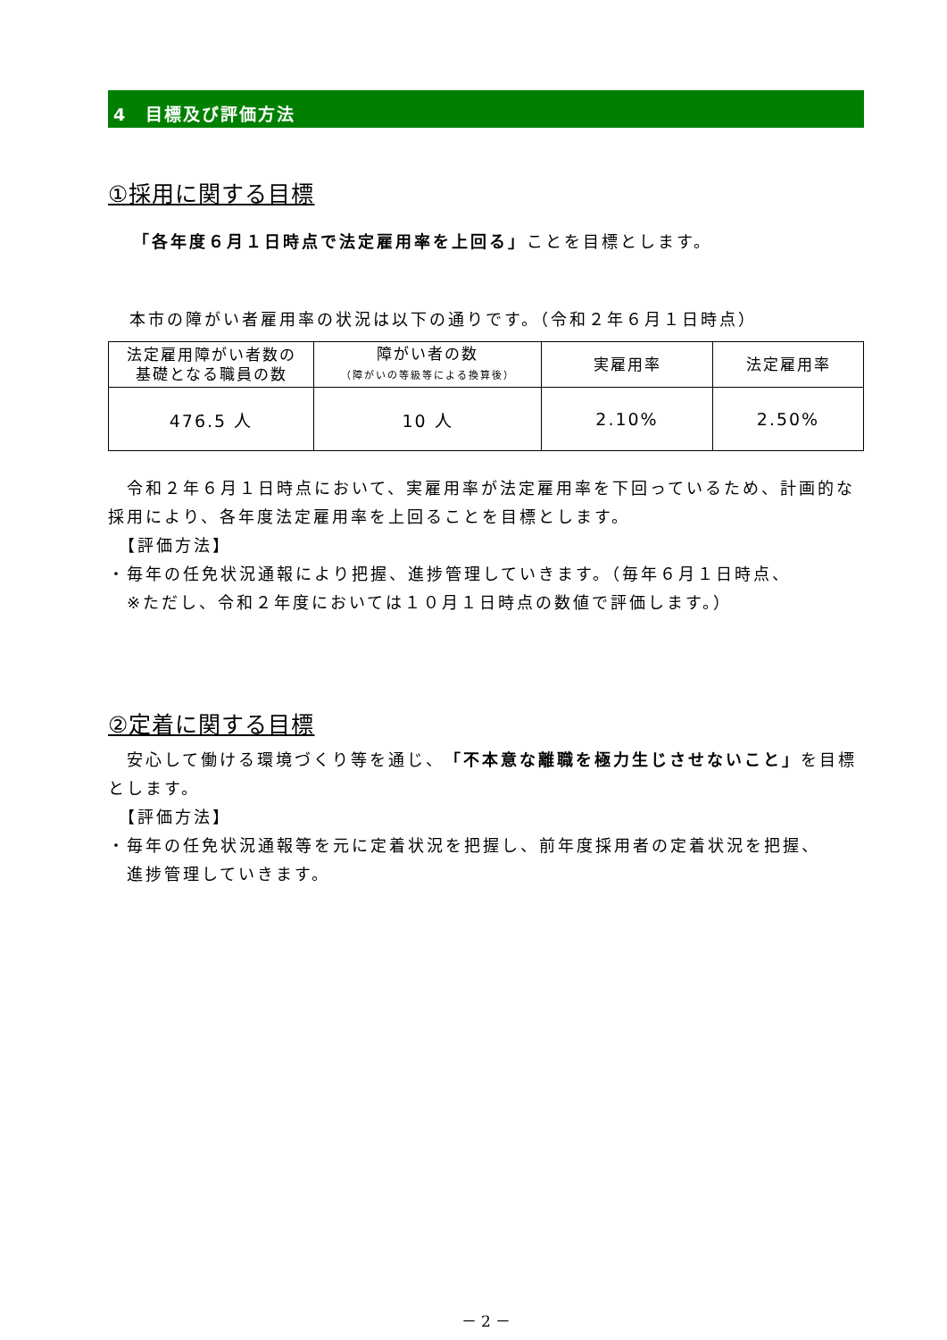4　目標及び評価方法
①採用に関する目標
「各年度６月１日時点で法定雇用率を上回る」ことを目標とします。
本市の障がい者雇用率の状況は以下の通りです。（令和２年６月１日時点）
| 法定雇用障がい者数の 基礎となる職員の数 | 障がい者の数 （障がいの等級等による換算後） | 実雇用率 | 法定雇用率 |
| --- | --- | --- | --- |
| 476.5 人 | 10 人 | 2.10% | 2.50% |
　令和２年６月１日時点において、実雇用率が法定雇用率を下回っているため、計画的な採用により、各年度法定雇用率を上回ることを目標とします。
　【評価方法】
・毎年の任免状況通報により把握、進捗管理していきます。（毎年６月１日時点、
　※ただし、令和２年度においては１０月１日時点の数値で評価します。）
②定着に関する目標
　安心して働ける環境づくり等を通じ、「不本意な離職を極力生じさせないこと」を目標とします。
　【評価方法】
・毎年の任免状況通報等を元に定着状況を把握し、前年度採用者の定着状況を把握、
　進捗管理していきます。
－ 2 －